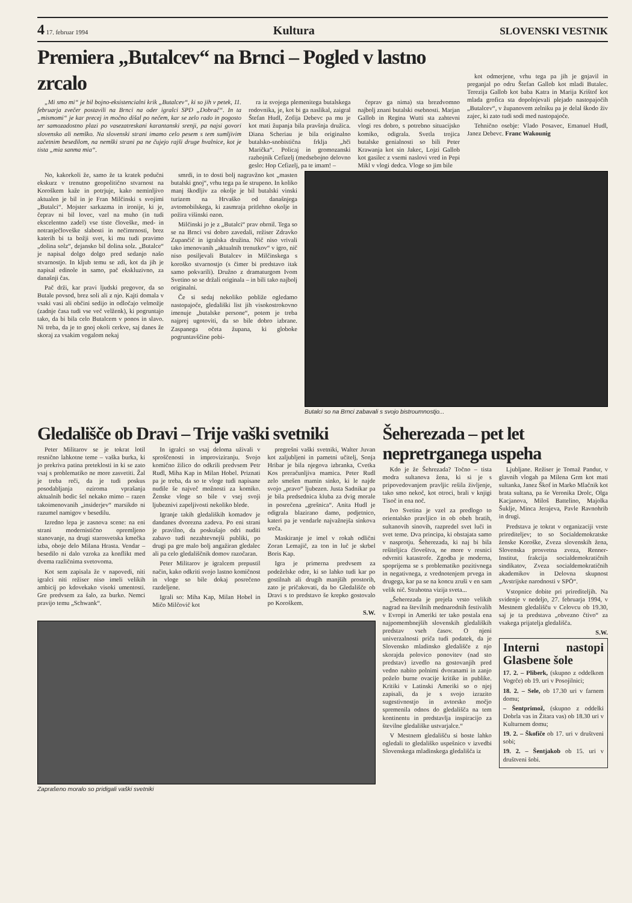4 17. februar 1994 Kultura SLOVENSKI VESTNIK
Premiera „Butalcev“ na Brnci – Pogled v lastno zrcalo
„Mi smo mi“ je bil bojno-eksistencialni krik „Butalcev“, ki so jih v petek, 11. februarja zvečer postavili na Brnci na oder igralci SPD „Dobrač“. In ta „mismomi“ je kar precej in močno dišal po nečem, kar se zelo rado in pogosto ter samozadostno plazi po vasezatreskani karantanski srenji, pa najsi govori slovensko ali nemško. Na slovenski strani imamo celo pesem s tem sumljivim začetnim besedilom, na nemški strani pa ne čujejo rajši druge hvalnice, kot je tista „mia sanma mia“.
ra iz svojega plemenitega butalskega rodovnika, je, kot bi ga naslikal, zaigral Štefan Hudl, Zofija Debevc pa mu je kot mati županja bila pravšnja družica. Diana Scheriau je bila originalno butalsko-snobistična frklja „hči Marička“. Policaj in gromozanski razbojnik Cefizelj (medsebojno delovno geslo: Hop Cefizelj, pa te imam! –
čeprav ga nima) sta brezdvomno najbolj znani butalski osebnosti. Marjan Gallob in Regina Wutti sta zahtevni vlogi res dobro, s potrebno situacijsko komiko, odigrala. Svetla trojica butalske genialnosti so bili Peter Krawanja kot sin Jakec, Lojzi Gallob kot gasilec z vsemi naslovi vred in Pepi Mikl v vlogi dedca. Vloge so jim bile
kot odmerjene, vrhu tega pa jih je gnjavil in preganjal po odru Štefan Gallob kot mladi Butalec. Terezija Gallob kot baba Katra in Marija Krištof kot mlada grofica sta dopolnjevali plejado nastopajočih „Butalcev“, v županovem zelniku pa je delal škodo živ zajec, ki zato tudi sodi med nastopajoče.
Tehnično osebje: Vlado Posavec, Emanuel Hudl, Janez Debevc. Franc Wakounig
No, kakorkoli že, samo že ta kratek podučni ekskurz v trenutno geopolitično stvarnost na Koroškem kaže in potrjuje, kako neminljivo aktualen je bil in je Fran Milčinski s svojimi „Butalci“. Mojster sarkazma in ironije, ki je, čeprav ni bil lovec, vzel na muho (in tudi ekscelentno zadel) vse tiste človeške, med- in notranječloveške slabosti in nečimrnosti, brez katerih bi ta božji svet, ki mu tudi pravimo „dolina solz“, dejansko bil dolina solz. „Butalce“ je napisal dolgo dolgo pred sedanjo našo stvarnostjo. In kljub temu se zdi, kot da jih je napisal edinole in samo, pač ekskluzivno, za današnji čas.
Pač drži, kar pravi ljudski pregovor, da so Butale povsod, brez soli ali z njo. Kajti domala v vsaki vasi ali občini sedijo in odločajo velmožje (zadnje časa tudi vse več velženk), ki pogruntajo tako, da bi bila celo Butalcem v ponos in slavo. Ni treba, da je to gnoj okoli cerkve, saj danes že skoraj za vsakim vogalom nekaj
smrdi, in to dosti bolj nagravžno kot „masten butalski gnoj“, vrhu tega pa še strupeno. In koliko manj škodljiv za okolje je bil butalski vinski turizem na Hrvaško od današnjega avtomobilskega, ki zasmraja pritlehno okolje in požira višinski ozon.
Milčinski jo je z „Butalci“ prav obrnil. Tega so se na Brnci vsi dobro zavedali, režiser Zdravko Zupančič in igralska družina. Nič niso vrivali tako imenovanih „aktualnih trenutkov“ v igro, nič niso posiljevali Butalcev in Milčinskega s koroško stvarnostjo (s čimer bi predstavo itak samo pokvarili). Družno z dramaturgom Ivom Svetino so se držali originala – in bili tako najbolj originalni.
Če si sedaj nekoliko pobliže ogledamo nastopajoče, gledališki list jih visokostrokovno imenuje „butalske persone“, potem je treba najprej ugotoviti, da so bile dobro izbrane. Zaspanega očeta župana, ki globoke pogruntavščine pobi-
Butalci so na Brnci zabavali s svojo bistroumnostjo...
Gledališče ob Dravi – Trije vaški svetniki
Peter Militarov se je tokrat lotil resnično lahkotne teme – vaška burka, ki jo prekriva patina preteklosti in ki se zato vsaj s problematiko ne more zasvetiti. Žal je treba reči, da je tudi poskus posodabljanja oziroma vprašanja aktualnih bodic šel nekako mimo – razen takoimenovanih „insiderjev“ marsikdo ni razumel namigov v besedilu.
Izredno lepa je zasnova scene: na eni strani modernistično opremljeno stanovanje, na drugi starosvetska kmečka izba, oboje delo Milana Hrasta. Vendar – besedilo ni dalo vzroka za konflikt med dvema različnima svetovoma.
Kot sem zapisala že v napovedi, niti igralci niti režiser niso imeli velikih ambicij po kdovekako visoki umentosti. Gre predvsem za šalo, za burko. Nemci pravijo temu „Schwank“.
In igralci so vsaj deloma uživali v sproščenosti in improviziranju. Svojo komično žilico do odkrili predvsem Petr Rudl, Miha Kap in Milan Hobel. Priznati pa je treba, da so te vloge tudi napisane nudile še največ možnosti za komiko. Ženske vloge so bile v vsej svoji ljubeznivi zapeljivosti nekoliko blede.
Igranje takih gledaliških komadov je dandanes dvorezna zadeva. Po eni strani je pravilno, da poskušajo odri nuditi zabavo tudi nezahtevnejši publiki, po drugi pa gre malo bolj angažiran gledalec ali pa celo gledališčnik domov razočaran.
Peter Militarov je igralcem prepustil način, kako odkriti svojo lastno komičnost in vloge so bile dokaj posrečeno razdeljene.
Igrali so: Miha Kap, Milan Hobel in Mičo Milčovič kot
pregrešni vaški svetniki, Walter Juvan kot zaljubljeni in pametni učitelj, Sonja Hribar je bila njegova izbranka, Cvetka Kos preračunljiva mamica. Peter Rudl zelo smešen mamin sinko, ki le najde svojo „pravo“ ljubezen. Justa Sadnikar pa je bila predsednica kluba za dvig morale in posrečena „grešnica“. Anita Hudl je odigrala blazirano damo, podjetnico, kateri pa je vendarle najvažnejša sinkova sreča.
Maskiranje je imel v rokah odlični Zoran Lemajič, za ton in luč je skrbel Boris Kap.
Igra je primerna predvsem za podeželske odre, ki so lahko tudi kar po gostilnah ali drugih manjših prostorih, zato je pričakovati, da bo Gledališče ob Dravi s to predstavo še krepko gostovalo po Koroškem.
S.W.
Zaprašeno moralo so pridigali vaški svetniki
Šeherezada – pet let nepretrganega uspeha
Kdo je že Šehrezada? Točno – tista modra sultanova žena, ki si je s pripovedovanjem pravljic rešila življenje, tako smo nekoč, kot otroci, brali v knjigi Tisoč in ena noč.
Ivo Svetina je vzel za predlogo to orientalsko pravljico in ob obeh bratih, sultanovih sinovih, razpredel svet luči in svet teme. Dva principa, ki obstajata samo v nasprotju. Šeherezada, ki naj bi bila rešiteljica človeštva, ne more v resnici odvrniti katastrofe. Zgodba je moderna, spoprijema se s problematiko pozitivnega in negativnega, z vrednotenjem prvega in drugega, kar pa se na koncu zruši v en sam velik nič. Strahotna vizija sveta...
„Šeherezada je prejela vrsto velikih nagrad na številnih mednarodnih festivalih v Evropi in Ameriki ter tako postala ena najpomembnejših slovenskih gledaliških predstav vseh časov. O njeni univerzalnosti priča tudi podatek, da je Slovensko mladinsko gledališče z njo skorajda polovico ponovitev (nad sto predstav) izvedlo na gostovanjih pred vedno nabito polnimi dvoranami in zanjo poželo burne ovacije kritike in publike. Kritiki v Latinski Ameriki so o njej zapisali, da je s svojo izrazito sugestivnostjo in avtorsko močjo spremenila odnos do gledališča na tem kontinentu in predstavlja inspiracijo za številne gledališke ustvarjalce.“
V Mestnem gledališču si boste lahko ogledali to gledališko uspešnico v izvedbi Slovenskega mladinskega gledališča iz
Ljubljane. Režiser je Tomaž Pandur, v glavnih vlogah pa Milena Grm kot mati sultanka, Janez Škof in Marko Mlačnik kot brata sultana, pa še Veronika Drolc, Olga Kacjanova, Miloš Battelino, Majolka Šuklje, Minca Jerajeva, Pavle Ravnohrib in drugi.
Predstava je tokrat v organizaciji vrste prirediteljev; to so Socialdemokratske ženske Koroške, Zveza slovenskih žena, Slovenska prosvetna zveza, Renner-Institut, frakcija socialdemokratičnih sindikatov, Zveza socialdemokratičnih akademikov in Delovna skupnost „Avstrijske narodnosti v SPÖ“.
Vstopnice dobite pri prirediteljih. Na svidenje v nedeljo, 27. februarja 1994, v Mestnem gledališču v Celovcu ob 19.30, saj je ta predstava „obvezno čtivo“ za vsakega prijatelja gledališča.
S.W.
Interni nastopi Glasbene šole
17. 2. – Pliberk, (skupno z oddelkom Vogrče) ob 19. uri v Posojilnici;
18. 2. – Sele, ob 17.30 uri v farnem domu;
– Šentprimož, (skupno z oddelki Dobrla vas in Žitara vas) ob 18.30 uri v Kulturnem domu;
19. 2. – Škofiče ob 17. uri v društveni sobi;
19. 2. – Šentjakob ob 15. uri v društveni šobi.